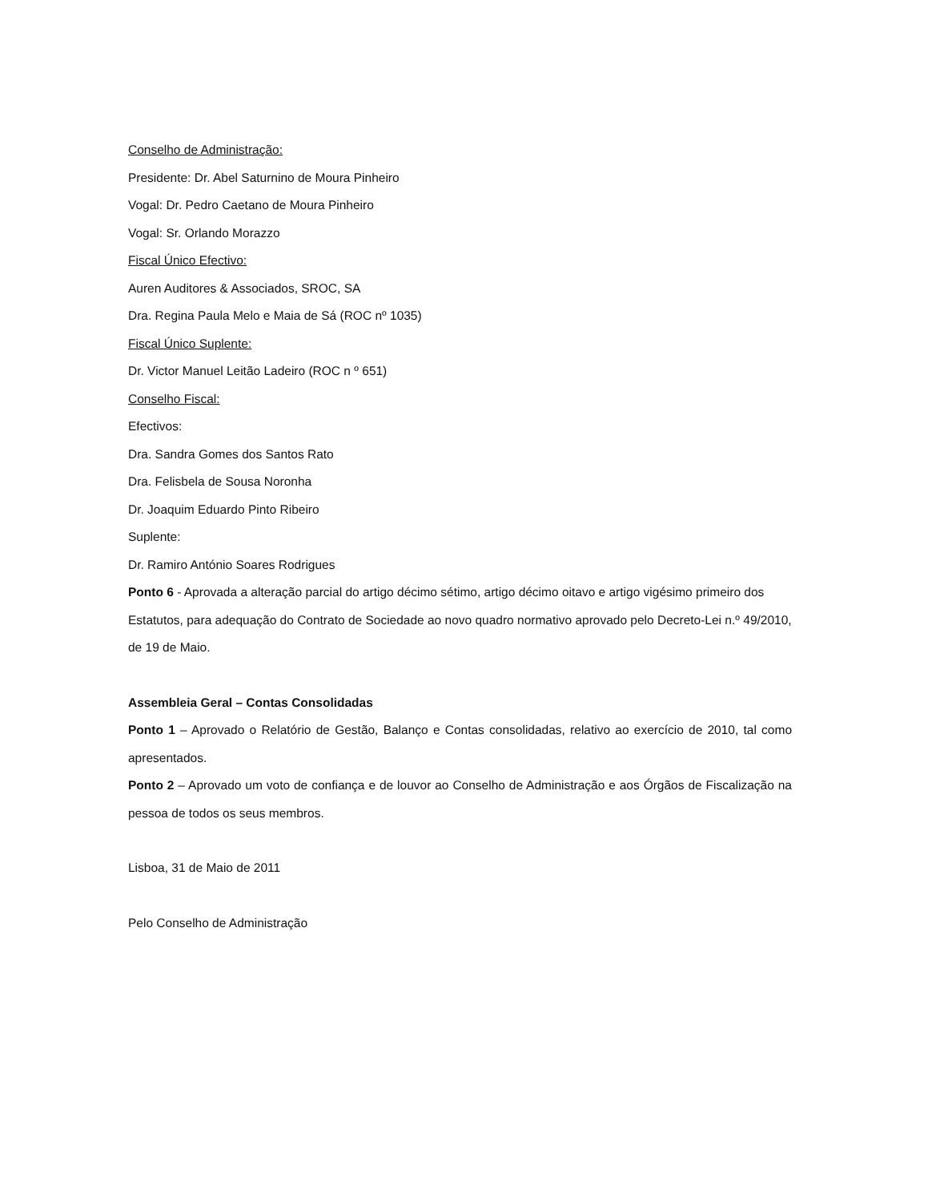Conselho de Administração:
Presidente: Dr. Abel Saturnino de Moura Pinheiro
Vogal: Dr. Pedro Caetano de Moura Pinheiro
Vogal: Sr. Orlando Morazzo
Fiscal Único Efectivo:
Auren Auditores & Associados, SROC, SA
Dra. Regina Paula Melo e Maia de Sá (ROC nº 1035)
Fiscal Único Suplente:
Dr. Victor Manuel Leitão Ladeiro (ROC n º 651)
Conselho Fiscal:
Efectivos:
Dra. Sandra Gomes dos Santos Rato
Dra. Felisbela de Sousa Noronha
Dr. Joaquim Eduardo Pinto Ribeiro
Suplente:
Dr. Ramiro António Soares Rodrigues
Ponto 6 - Aprovada a alteração parcial do artigo décimo sétimo, artigo décimo oitavo e artigo vigésimo primeiro dos Estatutos, para adequação do Contrato de Sociedade ao novo quadro normativo aprovado pelo Decreto-Lei n.º 49/2010, de 19 de Maio.
Assembleia Geral – Contas Consolidadas
Ponto 1 – Aprovado o Relatório de Gestão, Balanço e Contas consolidadas, relativo ao exercício de 2010, tal como apresentados.
Ponto 2 – Aprovado um voto de confiança e de louvor ao Conselho de Administração e aos Órgãos de Fiscalização na pessoa de todos os seus membros.
Lisboa, 31 de Maio de 2011
Pelo Conselho de Administração